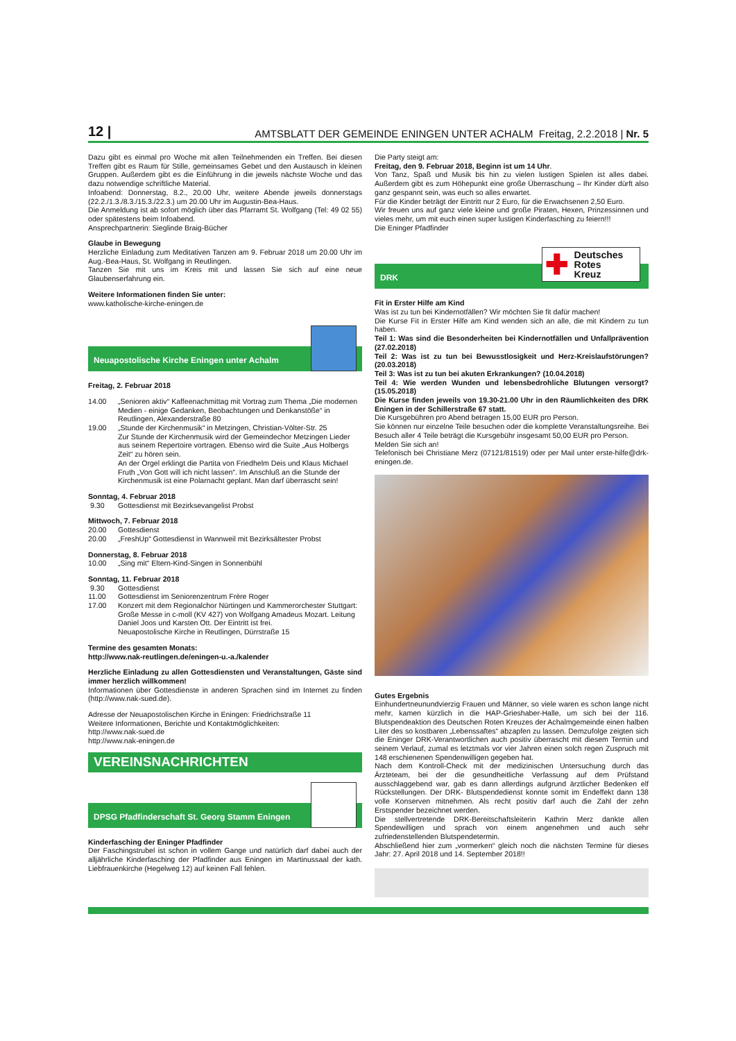12 | AMTSBLATT DER GEMEINDE ENINGEN UNTER ACHALM Freitag, 2.2.2018 | Nr. 5
Dazu gibt es einmal pro Woche mit allen Teilnehmenden ein Treffen. Bei diesen Treffen gibt es Raum für Stille, gemeinsames Gebet und den Austausch in kleinen Gruppen. Außerdem gibt es die Einführung in die jeweils nächste Woche und das dazu notwendige schriftliche Material.
Infoabend: Donnerstag, 8.2., 20.00 Uhr, weitere Abende jeweils donnerstags (22.2./1.3./8.3./15.3./22.3.) um 20.00 Uhr im Augustin-Bea-Haus.
Die Anmeldung ist ab sofort möglich über das Pfarramt St. Wolfgang (Tel: 49 02 55) oder spätestens beim Infoabend.
Ansprechpartnerin: Sieglinde Braig-Bücher
Glaube in Bewegung
Herzliche Einladung zum Meditativen Tanzen am 9. Februar 2018 um 20.00 Uhr im Aug.-Bea-Haus, St. Wolfgang in Reutlingen.
Tanzen Sie mit uns im Kreis mit und lassen Sie sich auf eine neue Glaubenserfahrung ein.
Weitere Informationen finden Sie unter:
www.katholische-kirche-eningen.de
Neuapostolische Kirche Eningen unter Achalm
Freitag, 2. Februar 2018
14.00 „Senioren aktiv“ Kaffeenachmittag mit Vortrag zum Thema „Die modernen Medien - einige Gedanken, Beobachtungen und Denkanstöße“ in Reutlingen, Alexanderstraße 80
19.00 „Stunde der Kirchenmusik“ in Metzingen, Christian-Völter-Str. 25
Zur Stunde der Kirchenmusik wird der Gemeindechor Metzingen Lieder aus seinem Repertoire vortragen. Ebenso wird die Suite „Aus Holbergs Zeit“ zu hören sein.
An der Orgel erklingt die Partita von Friedhelm Deis und Klaus Michael Fruth „Von Gott will ich nicht lassen“. Im Anschluß an die Stunde der Kirchenmusik ist eine Polarnacht geplant. Man darf überrascht sein!
Sonntag, 4. Februar 2018
9.30 Gottesdienst mit Bezirksevangelist Probst
Mittwoch, 7. Februar 2018
20.00 Gottesdienst
20.00 „FreshUp“ Gottesdienst in Wannweil mit Bezirksältester Probst
Donnerstag, 8. Februar 2018
10.00 „Sing mit“ Eltern-Kind-Singen in Sonnenbühl
Sonntag, 11. Februar 2018
9.30 Gottesdienst
11.00 Gottesdienst im Seniorenzentrum Frère Roger
17.00 Konzert mit dem Regionalchor Nürtingen und Kammerorchester Stuttgart:
Große Messe in c-moll (KV 427) von Wolfgang Amadeus Mozart. Leitung Daniel Joos und Karsten Ott. Der Eintritt ist frei.
Neuapostolische Kirche in Reutlingen, Dürrstraße 15
Termine des gesamten Monats:
http://www.nak-reutlingen.de/eningen-u.-a./kalender
Herzliche Einladung zu allen Gottesdiensten und Veranstaltungen, Gäste sind immer herzlich willkommen!
Informationen über Gottesdienste in anderen Sprachen sind im Internet zu finden (http://www.nak-sued.de).
Adresse der Neuapostolischen Kirche in Eningen: Friedrichstraße 11
Weitere Informationen, Berichte und Kontaktmöglichkeiten:
http://www.nak-sued.de
http://www.nak-eningen.de
VEREINSNACHRICHTEN
DPSG Pfadfinderschaft St. Georg Stamm Eningen
Kinderfasching der Eninger Pfadfinder
Der Faschingstrubel ist schon in vollem Gange und natürlich darf dabei auch der alljährliche Kinderfasching der Pfadfinder aus Eningen im Martinussaal der kath. Liebfrauenkirche (Hegelweg 12) auf keinen Fall fehlen.
Die Party steigt am:
Freitag, den 9. Februar 2018, Beginn ist um 14 Uhr.
Von Tanz, Spaß und Musik bis hin zu vielen lustigen Spielen ist alles dabei. Außerdem gibt es zum Höhepunkt eine große Überraschung – Ihr Kinder dürft also ganz gespannt sein, was euch so alles erwartet.
Für die Kinder beträgt der Eintritt nur 2 Euro, für die Erwachsenen 2,50 Euro.
Wir freuen uns auf ganz viele kleine und große Piraten, Hexen, Prinzessinnen und vieles mehr, um mit euch einen super lustigen Kinderfasching zu feiern!!!
Die Eninger Pfadfinder
DRK
✚ Deutsches
Rotes
Kreuz
Fit in Erster Hilfe am Kind
Was ist zu tun bei Kindernotfällen? Wir möchten Sie fit dafür machen!
Die Kurse Fit in Erster Hilfe am Kind wenden sich an alle, die mit Kindern zu tun haben.
Teil 1: Was sind die Besonderheiten bei Kindernotfällen und Unfallprävention (27.02.2018)
Teil 2: Was ist zu tun bei Bewusstlosigkeit und Herz-Kreislaufstörungen? (20.03.2018)
Teil 3: Was ist zu tun bei akuten Erkrankungen? (10.04.2018)
Teil 4: Wie werden Wunden und lebensbedrohliche Blutungen versorgt? (15.05.2018)
Die Kurse finden jeweils von 19.30-21.00 Uhr in den Räumlichkeiten des DRK Eningen in der Schillerstraße 67 statt.
Die Kursgebühren pro Abend betragen 15,00 EUR pro Person.
Sie können nur einzelne Teile besuchen oder die komplette Veranstaltungsreihe. Bei Besuch aller 4 Teile beträgt die Kursgebühr insgesamt 50,00 EUR pro Person.
Melden Sie sich an!
Telefonisch bei Christiane Merz (07121/81519) oder per Mail unter erste-hilfe@drk-eningen.de.
Gutes Ergebnis
Einhundertneunundvierzig Frauen und Männer, so viele waren es schon lange nicht mehr, kamen kürzlich in die HAP-Grieshaber-Halle, um sich bei der 116. Blutspendeaktion des Deutschen Roten Kreuzes der Achalmgemeinde einen halben Liter des so kostbaren „Lebenssaftes“ abzapfen zu lassen. Demzufolge zeigten sich die Eninger DRK-Verantwortlichen auch positiv überrascht mit diesem Termin und seinem Verlauf, zumal es letztmals vor vier Jahren einen solch regen Zuspruch mit 148 erschienenen Spendenwilligen gegeben hat.
Nach dem Kontroll-Check mit der medizinischen Untersuchung durch das Ärzteteam, bei der die gesundheitliche Verfassung auf dem Prüfstand ausschlaggebend war, gab es dann allerdings aufgrund ärztlicher Bedenken elf Rückstellungen. Der DRK- Blutspendedienst konnte somit im Endeffekt dann 138 volle Konserven mitnehmen. Als recht positiv darf auch die Zahl der zehn Erstspender bezeichnet werden.
Die stellvertretende DRK-Bereitschaftsleiterin Kathrin Merz dankte allen Spendewilligen und sprach von einem angenehmen und auch sehr zufriedenstellenden Blutspendetermin.
Abschließend hier zum „vormerken“ gleich noch die nächsten Termine für dieses Jahr: 27. April 2018 und 14. September 2018!!